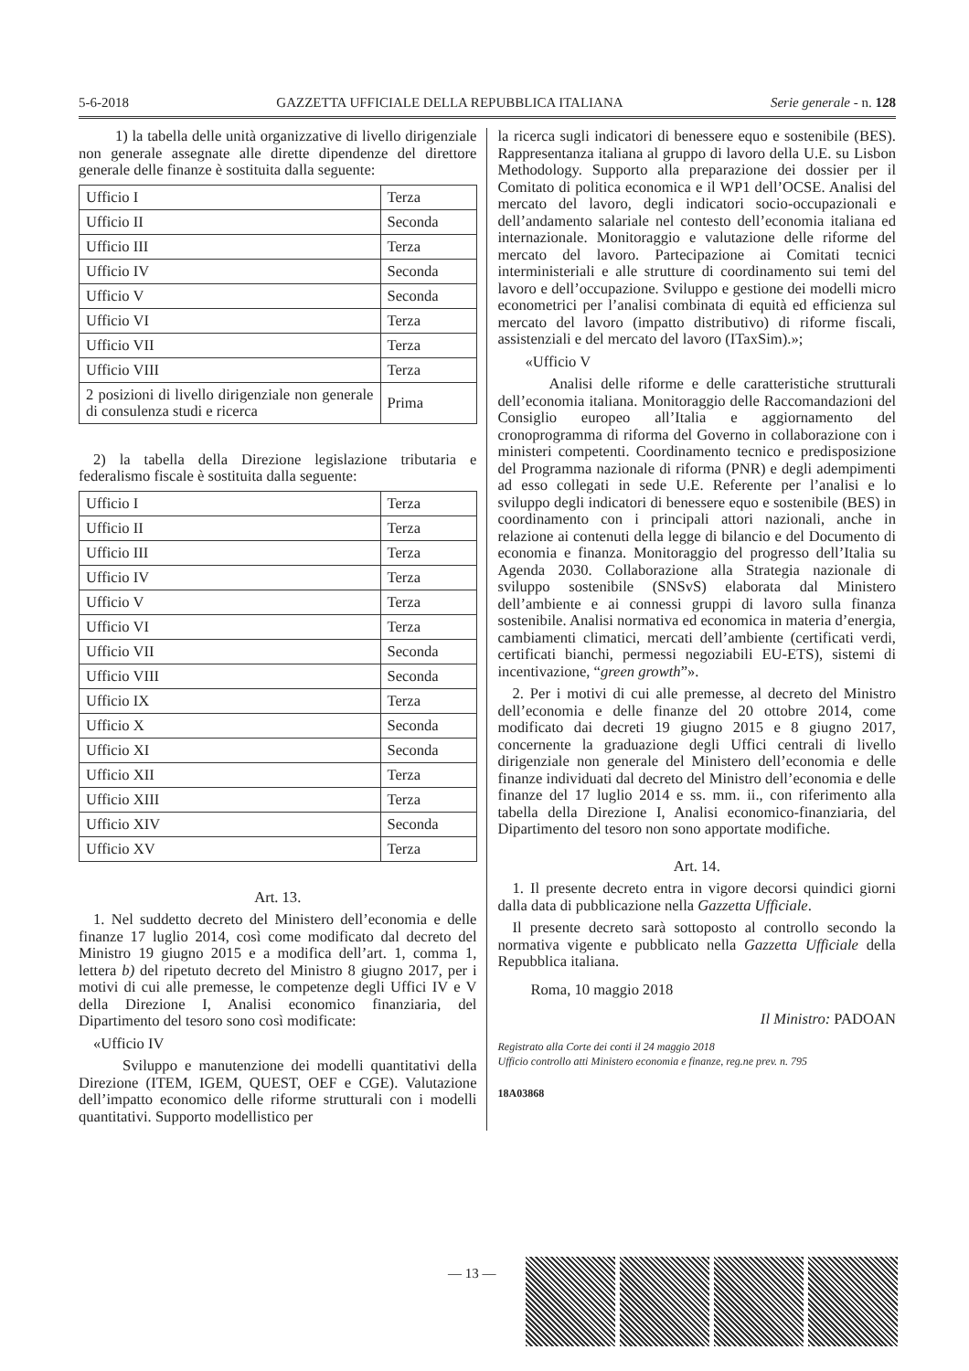5-6-2018 GAZZETTA UFFICIALE DELLA REPUBBLICA ITALIANA Serie generale - n. 128
1) la tabella delle unità organizzative di livello dirigenziale non generale assegnate alle dirette dipendenze del direttore generale delle finanze è sostituita dalla seguente:
| Ufficio I | Terza |
| Ufficio II | Seconda |
| Ufficio III | Terza |
| Ufficio IV | Seconda |
| Ufficio V | Seconda |
| Ufficio VI | Terza |
| Ufficio VII | Terza |
| Ufficio VIII | Terza |
| 2 posizioni di livello dirigenziale non generale di consulenza studi e ricerca | Prima |
2) la tabella della Direzione legislazione tributaria e federalismo fiscale è sostituita dalla seguente:
| Ufficio I | Terza |
| Ufficio II | Terza |
| Ufficio III | Terza |
| Ufficio IV | Terza |
| Ufficio V | Terza |
| Ufficio VI | Terza |
| Ufficio VII | Seconda |
| Ufficio VIII | Seconda |
| Ufficio IX | Terza |
| Ufficio X | Seconda |
| Ufficio XI | Seconda |
| Ufficio XII | Terza |
| Ufficio XIII | Terza |
| Ufficio XIV | Seconda |
| Ufficio XV | Terza |
Art. 13.
1. Nel suddetto decreto del Ministero dell’economia e delle finanze 17 luglio 2014, così come modificato dal decreto del Ministro 19 giugno 2015 e a modifica dell’art. 1, comma 1, lettera b) del ripetuto decreto del Ministro 8 giugno 2017, per i motivi di cui alle premesse, le competenze degli Uffici IV e V della Direzione I, Analisi economico finanziaria, del Dipartimento del tesoro sono così modificate:
«Ufficio IV
Sviluppo e manutenzione dei modelli quantitativi della Direzione (ITEM, IGEM, QUEST, OEF e CGE). Valutazione dell’impatto economico delle riforme strutturali con i modelli quantitativi. Supporto modellistico per
la ricerca sugli indicatori di benessere equo e sostenibile (BES). Rappresentanza italiana al gruppo di lavoro della U.E. su Lisbon Methodology. Supporto alla preparazione dei dossier per il Comitato di politica economica e il WP1 dell’OCSE. Analisi del mercato del lavoro, degli indicatori socio-occupazionali e dell’andamento salariale nel contesto dell’economia italiana ed internazionale. Monitoraggio e valutazione delle riforme del mercato del lavoro. Partecipazione ai Comitati tecnici interministeriali e alle strutture di coordinamento sui temi del lavoro e dell’occupazione. Sviluppo e gestione dei modelli micro econometrici per l’analisi combinata di equità ed efficienza sul mercato del lavoro (impatto distributivo) di riforme fiscali, assistenziali e del mercato del lavoro (ITaxSim).»;
«Ufficio V
Analisi delle riforme e delle caratteristiche strutturali dell’economia italiana. Monitoraggio delle Raccomandazioni del Consiglio europeo all’Italia e aggiornamento del cronoprogramma di riforma del Governo in collaborazione con i ministeri competenti. Coordinamento tecnico e predisposizione del Programma nazionale di riforma (PNR) e degli adempimenti ad esso collegati in sede U.E. Referente per l’analisi e lo sviluppo degli indicatori di benessere equo e sostenibile (BES) in coordinamento con i principali attori nazionali, anche in relazione ai contenuti della legge di bilancio e del Documento di economia e finanza. Monitoraggio del progresso dell’Italia su Agenda 2030. Collaborazione alla Strategia nazionale di sviluppo sostenibile (SNSvS) elaborata dal Ministero dell’ambiente e ai connessi gruppi di lavoro sulla finanza sostenibile. Analisi normativa ed economica in materia d’energia, cambiamenti climatici, mercati dell’ambiente (certificati verdi, certificati bianchi, permessi negoziabili EU-ETS), sistemi di incentivazione, “green growth”».
2. Per i motivi di cui alle premesse, al decreto del Ministro dell’economia e delle finanze del 20 ottobre 2014, come modificato dai decreti 19 giugno 2015 e 8 giugno 2017, concernente la graduazione degli Uffici centrali di livello dirigenziale non generale del Ministero dell’economia e delle finanze individuati dal decreto del Ministro dell’economia e delle finanze del 17 luglio 2014 e ss. mm. ii., con riferimento alla tabella della Direzione I, Analisi economico-finanziaria, del Dipartimento del tesoro non sono apportate modifiche.
Art. 14.
1. Il presente decreto entra in vigore decorsi quindici giorni dalla data di pubblicazione nella Gazzetta Ufficiale.
Il presente decreto sarà sottoposto al controllo secondo la normativa vigente e pubblicato nella Gazzetta Ufficiale della Repubblica italiana.
Roma, 10 maggio 2018
Il Ministro: PADOAN
Registrato alla Corte dei conti il 24 maggio 2018
Ufficio controllo atti Ministero economia e finanze, reg.ne prev. n. 795
18A03868
— 13 —